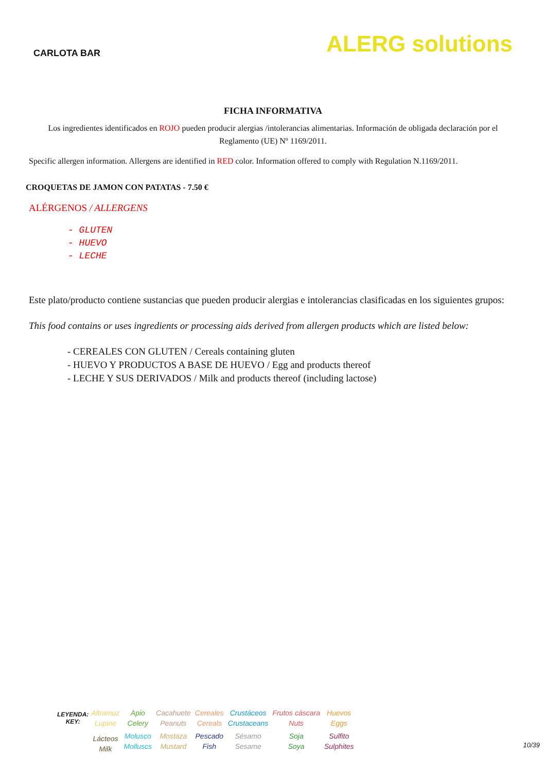CARLOTA BAR
ALERG solutions
FICHA INFORMATIVA
Los ingredientes identificados en ROJO pueden producir alergias /intolerancias alimentarias. Información de obligada declaración por el Reglamento (UE) Nº 1169/2011.
Specific allergen information. Allergens are identified in RED color. Information offered to comply with Regulation N.1169/2011.
CROQUETAS DE JAMON CON PATATAS - 7.50 €
ALÉRGENOS / ALLERGENS
- GLUTEN
- HUEVO
- LECHE
Este plato/producto contiene sustancias que pueden producir alergias e intolerancias clasificadas en los siguientes grupos:
This food contains or uses ingredients or processing aids derived from allergen products which are listed below:
- CEREALES CON GLUTEN / Cereals containing gluten
- HUEVO Y PRODUCTOS A BASE DE HUEVO / Egg and products thereof
- LECHE Y SUS DERIVADOS / Milk and products thereof (including lactose)
| LEYENDA: KEY: | Altramuz Lupine | Apio Celery | Cacahuete Peanuts | Cereales Cereals | Crustáceos Crustaceans | Frutos cáscara Nuts | Huevos Eggs |
| | Lácteos Milk | Molusco Molluscs | Mostaza Mustard | Pescado Fish | Sésamo Sesame | Soja Soya | Sulfito Sulphites |
10/39